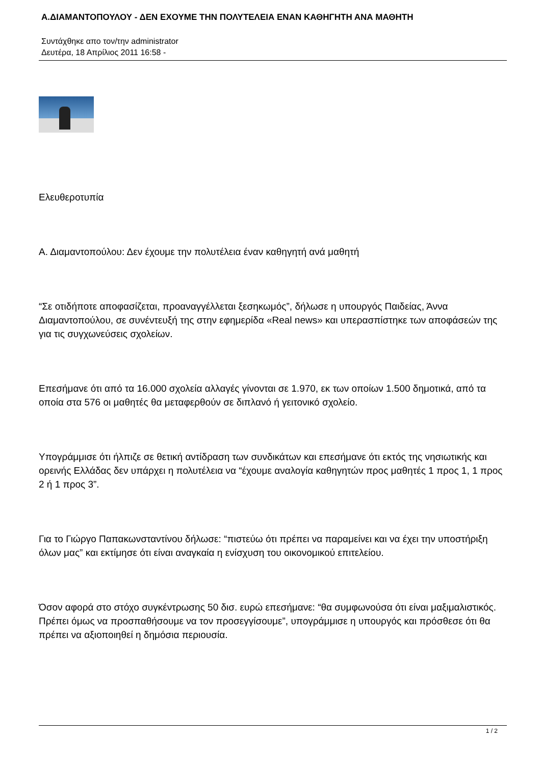Α.ΔΙΑΜΑΝΤΟΠΟΥΛΟΥ - ΔΕΝ ΕΧΟΥΜΕ ΤΗΝ ΠΟΛΥΤΕΛΕΙΑ ΕΝΑΝ ΚΑΘΗΓΗΤΗ ΑΝΑ ΜΑΘΗΤΗ
Συντάχθηκε απο τον/την administrator
Δευτέρα, 18 Απρίλιος 2011 16:58 -
Ελευθεροτυπία
Α. Διαμαντοπούλου: Δεν έχουμε την πολυτέλεια έναν καθηγητή ανά μαθητή
“Σε οτιδήποτε αποφασίζεται, προαναγγέλλεται ξεσηκωμός”, δήλωσε η υπουργός Παιδείας, Άννα Διαμαντοπούλου, σε συνέντευξή της στην εφημερίδα «Real news» και υπερασπίστηκε των αποφάσεών της για τις συγχωνεύσεις σχολείων.
Επεσήμανε ότι από τα 16.000 σχολεία αλλαγές γίνονται σε 1.970, εκ των οποίων 1.500 δημοτικά, από τα οποία στα 576 οι μαθητές θα μεταφερθούν σε διπλανό ή γειτονικό σχολείο.
Υπογράμμισε ότι ήλπιζε σε θετική αντίδραση των συνδικάτων και επεσήμανε ότι εκτός της νησιωτικής και ορεινής Ελλάδας δεν υπάρχει η πολυτέλεια να “έχουμε αναλογία καθηγητών προς μαθητές 1 προς 1, 1 προς 2 ή 1 προς 3”.
Για το Γιώργο Παπακωνσταντίνου δήλωσε: “πιστεύω ότι πρέπει να παραμείνει και να έχει την υποστήριξη όλων μας” και εκτίμησε ότι είναι αναγκαία η ενίσχυση του οικονομικού επιτελείου.
Όσον αφορά στο στόχο συγκέντρωσης 50 δισ. ευρώ επεσήμανε: “θα συμφωνούσα ότι είναι μαξιμαλιστικός. Πρέπει όμως να προσπαθήσουμε να τον προσεγγίσουμε”, υπογράμμισε η υπουργός και πρόσθεσε ότι θα πρέπει να αξιοποιηθεί η δημόσια περιουσία.
1 / 2